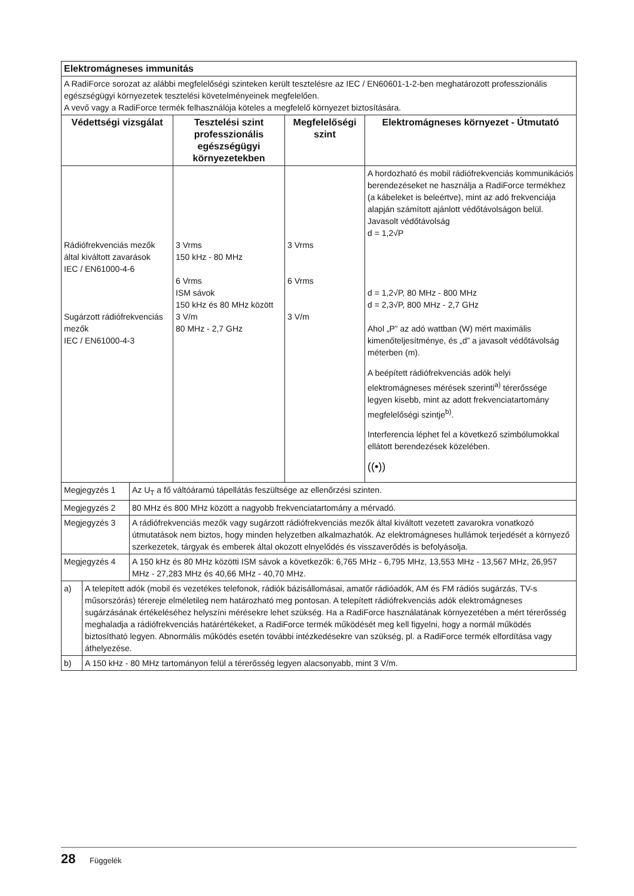| Elektromágneses immunitás | | | |
| A RadiForce sorozat az alábbi megfelelőségi szinteken került tesztelésre az IEC / EN60601-1-2-ben meghatározott professzionális egészségügyi környezetek tesztelési követelményeinek megfelelően. A vevő vagy a RadiForce termék felhasználója köteles a megfelelő környezet biztosítására. | | | |
| Védettségi vizsgálat | Tesztelési szint professzionális egészségügyi környezetekben | Megfelelőségi szint | Elektromágneses környezet - Útmutató |
| Rádiófrekvenciás mezők által kiváltott zavarások IEC / EN61000-4-6 Sugárzott rádiófrekvenciás mezők IEC / EN61000-4-3 | 3 Vrms 150 kHz - 80 MHz 6 Vrms ISM sávok 150 kHz és 80 MHz között 3 V/m 80 MHz - 2,7 GHz | 3 Vrms 6 Vrms 3 V/m | A hordozható és mobil rádiófrekvenciás kommunikációs berendezéseket ne használja a RadiForce termékhez (a kábeleket is beleértve), mint az adó frekvenciája alapján számított ajánlott védőtávolságon belül. Javasolt védőtávolság d = 1,2√P d = 1,2√P, 80 MHz - 800 MHz d = 2,3√P, 800 MHz - 2,7 GHz Ahol „P” az adó wattban (W) mért maximális kimenőteljesítménye, és „d” a javasolt védőtávolság méterben (m). A beépített rádiófrekvenciás adók helyi elektromágneses mérések szerinti<sup>a)</sup> térerőssége legyen kisebb, mint az adott frekvenciatartomány megfelelőségi szintje<sup>b)</sup>. Interferencia léphet fel a következő szimbólumokkal ellátott berendezések közelében. ((•)) |
| Megjegyzés 1 | Az U<sub>T</sub> a fő váltóáramú tápellátás feszültsége az ellenőrzési szinten. |
| Megjegyzés 2 | 80 MHz és 800 MHz között a nagyobb frekvenciatartomány a mérvadó. |
| Megjegyzés 3 | A rádiófrekvenciás mezők vagy sugárzott rádiófrekvenciás mezők által kiváltott vezetett zavarokra vonatkozó útmutatások nem biztos, hogy minden helyzetben alkalmazhatók. Az elektromágneses hullámok terjedését a környező szerkezetek, tárgyak és emberek által okozott elnyelődés és visszaverődés is befolyásolja. |
| Megjegyzés 4 | A 150 kHz és 80 MHz közötti ISM sávok a következők: 6,765 MHz - 6,795 MHz, 13,553 MHz - 13,567 MHz, 26,957 MHz - 27,283 MHz és 40,66 MHz - 40,70 MHz. |
| a) | A telepített adók (mobil és vezetékes telefonok, rádiók bázisállomásai, amatőr rádióadók, AM és FM rádiós sugárzás, TV-s műsorszórás) térereje elméletileg nem határozható meg pontosan. A telepített rádiófrekvenciás adók elektromágneses sugárzásának értékeléséhez helyszíni mérésekre lehet szükség. Ha a RadiForce használatának környezetében a mért térerősség meghaladja a rádiófrekvenciás határértékeket, a RadiForce termék működését meg kell figyelni, hogy a normál működés biztosítható legyen. Abnormális működés esetén további intézkedésekre van szükség, pl. a RadiForce termék elfordítása vagy áthelyezése. |
| b) | A 150 kHz - 80 MHz tartományon felül a térerősség legyen alacsonyabb, mint 3 V/m. |
28 Függelék